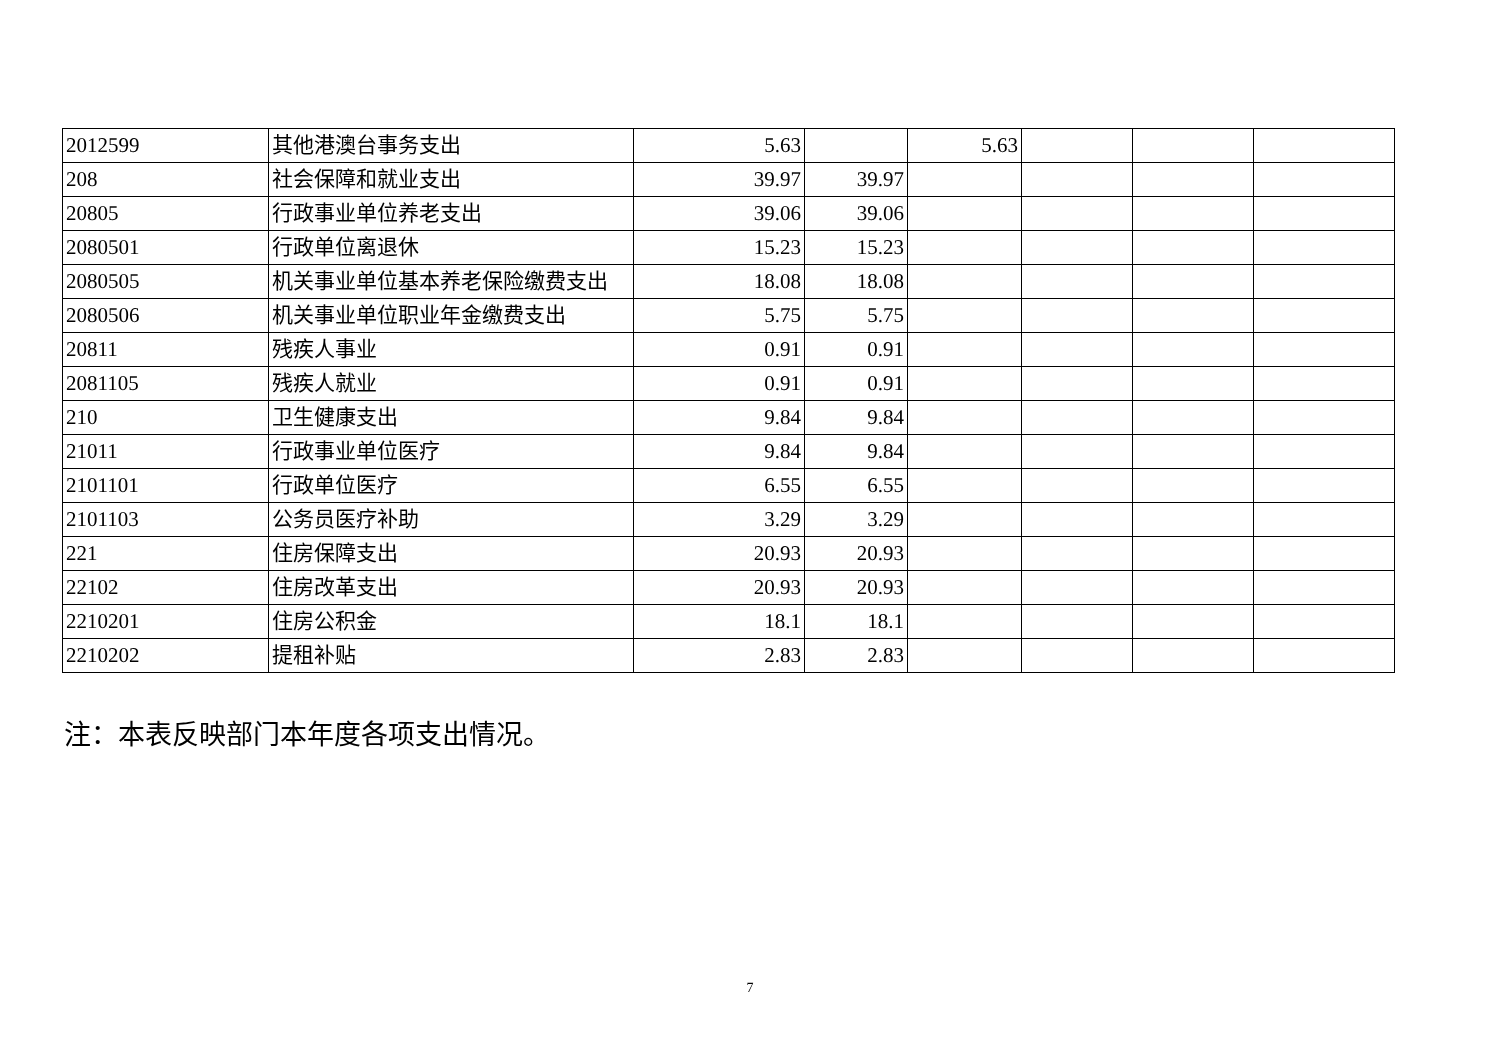| 2012599 | 其他港澳台事务支出 | 5.63 | | 5.63 | | | |
| 208 | 社会保障和就业支出 | 39.97 | 39.97 | | | | |
| 20805 | 行政事业单位养老支出 | 39.06 | 39.06 | | | | |
| 2080501 | 行政单位离退休 | 15.23 | 15.23 | | | | |
| 2080505 | 机关事业单位基本养老保险缴费支出 | 18.08 | 18.08 | | | | |
| 2080506 | 机关事业单位职业年金缴费支出 | 5.75 | 5.75 | | | | |
| 20811 | 残疾人事业 | 0.91 | 0.91 | | | | |
| 2081105 | 残疾人就业 | 0.91 | 0.91 | | | | |
| 210 | 卫生健康支出 | 9.84 | 9.84 | | | | |
| 21011 | 行政事业单位医疗 | 9.84 | 9.84 | | | | |
| 2101101 | 行政单位医疗 | 6.55 | 6.55 | | | | |
| 2101103 | 公务员医疗补助 | 3.29 | 3.29 | | | | |
| 221 | 住房保障支出 | 20.93 | 20.93 | | | | |
| 22102 | 住房改革支出 | 20.93 | 20.93 | | | | |
| 2210201 | 住房公积金 | 18.1 | 18.1 | | | | |
| 2210202 | 提租补贴 | 2.83 | 2.83 | | | | |
注：本表反映部门本年度各项支出情况。
7